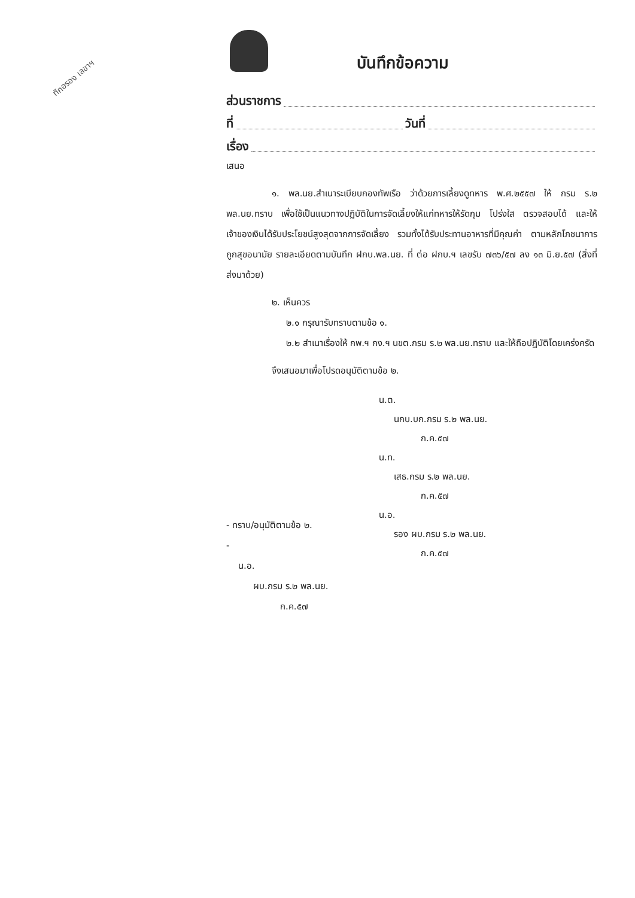ทักอรอง เลขาฯ
บันทึกข้อความ
ส่วนราชการ
ที่ วันที่
เรื่อง
เสนอ
๑. พล.นย.สำเนาระเบียบกองทัพเรือ ว่าด้วยการเลี้ยงดูทหาร พ.ศ.๒๕๕๗ ให้ กรม ร.๒ พล.นย.ทราบ เพื่อใช้เป็นแนวทางปฏิบัติในการจัดเลี้ยงให้แก่ทหารให้รัดกุม โปร่งใส ตรวจสอบได้ และให้เจ้าของเงินได้รับประโยชน์สูงสุดจากการจัดเลี้ยง รวมทั้งได้รับประทานอาหารที่มีคุณค่า ตามหลักโภชนาการ ถูกสุขอนามัย รายละเอียดตามบันทึก ฝกบ.พล.นย. ที่ ต่อ ฝกบ.ฯ เลขรับ ๗๓๖/๕๗ ลง ๑๓ มิ.ย.๕๗ (สิ่งที่ส่งมาด้วย)
๒. เห็นควร
๒.๑ กรุณารับทราบตามข้อ ๑.
๒.๒ สำเนาเรื่องให้ กพ.ฯ กง.ฯ นขต.กรม ร.๒ พล.นย.ทราบ และให้ถือปฏิบัติโดยเคร่งครัด
จึงเสนอมาเพื่อโปรดอนุมัติตามข้อ ๒.
น.ต.
นกบ.บก.กรม ร.๒ พล.นย.
ก.ค.๕๗
น.ท.
เสธ.กรม ร.๒ พล.นย.
ก.ค.๕๗
น.อ.
รอง ผบ.กรม ร.๒ พล.นย.
ก.ค.๕๗
- ทราบ/อนุมัติตามข้อ ๒.
-
น.อ.
ผบ.กรม ร.๒ พล.นย.
ก.ค.๕๗